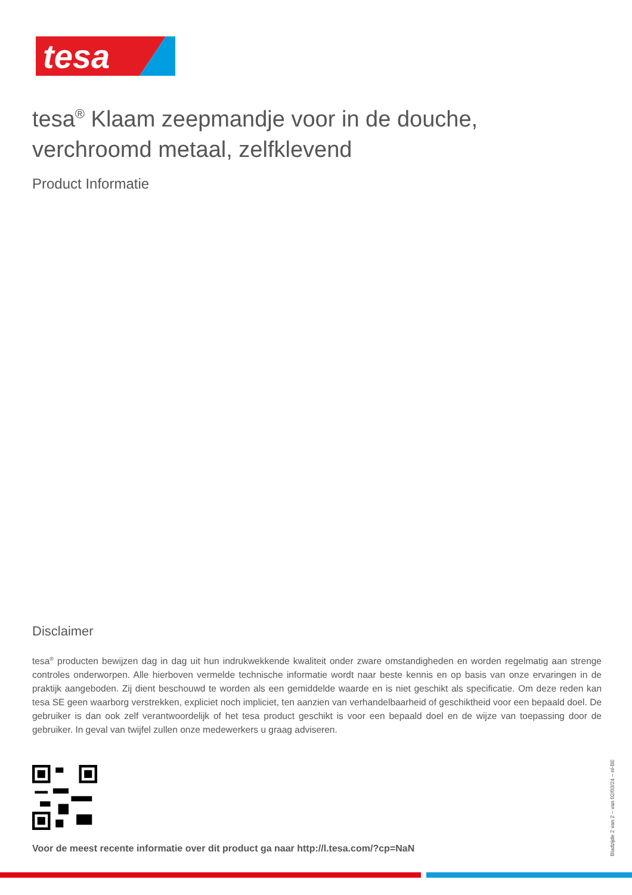tesa
tesa<sup>®</sup> Klaam zeepmandje voor in de douche, verchroomd metaal, zelfklevend
Product Informatie
Disclaimer
tesa<sup>®</sup> producten bewijzen dag in dag uit hun indrukwekkende kwaliteit onder zware omstandigheden en worden regelmatig aan strenge controles onderworpen. Alle hierboven vermelde technische informatie wordt naar beste kennis en op basis van onze ervaringen in de praktijk aangeboden. Zij dient beschouwd te worden als een gemiddelde waarde en is niet geschikt als specificatie. Om deze reden kan tesa SE geen waarborg verstrekken, expliciet noch impliciet, ten aanzien van verhandelbaarheid of geschiktheid voor een bepaald doel. De gebruiker is dan ook zelf verantwoordelijk of het tesa product geschikt is voor een bepaald doel en de wijze van toepassing door de gebruiker. In geval van twijfel zullen onze medewerkers u graag adviseren.
Voor de meest recente informatie over dit product ga naar http://l.tesa.com/?cp=NaN
Bladzijde 2 van 2 – van 02/03/24 – nl-BE